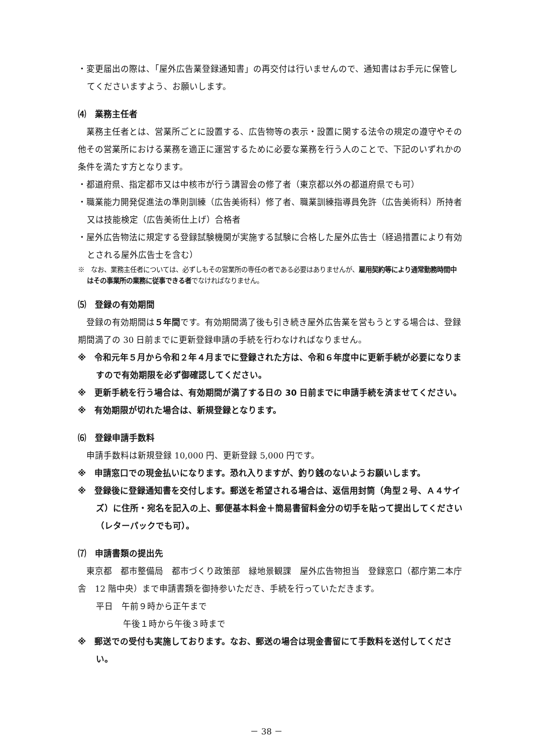・変更届出の際は、「屋外広告業登録通知書」の再交付は行いませんので、通知書はお手元に保管してくださいますよう、お願いします。
⑷　業務主任者
　業務主任者とは、営業所ごとに設置する、広告物等の表示・設置に関する法令の規定の遵守やその他その営業所における業務を適正に運営するために必要な業務を行う人のことで、下記のいずれかの条件を満たす方となります。
・都道府県、指定都市又は中核市が行う講習会の修了者（東京都以外の都道府県でも可）
・職業能力開発促進法の準則訓練（広告美術科）修了者、職業訓練指導員免許（広告美術科）所持者又は技能検定（広告美術仕上げ）合格者
・屋外広告物法に規定する登録試験機関が実施する試験に合格した屋外広告士（経過措置により有効とされる屋外広告士を含む）
※　なお、業務主任者については、必ずしもその営業所の専任の者である必要はありませんが、雇用契約等により通常勤務時間中はその事業所の業務に従事できる者でなければなりません。
⑸　登録の有効期間
　登録の有効期間は５年間です。有効期間満了後も引き続き屋外広告業を営もうとする場合は、登録期間満了の 30 日前までに更新登録申請の手続を行わなければなりません。
※　令和元年５月から令和２年４月までに登録された方は、令和６年度中に更新手続が必要になりますので有効期限を必ず御確認してください。
※　更新手続を行う場合は、有効期間が満了する日の 30 日前までに申請手続を済ませてください。
※　有効期限が切れた場合は、新規登録となります。
⑹　登録申請手数料
　申請手数料は新規登録 10,000 円、更新登録 5,000 円です。
※　申請窓口での現金払いになります。恐れ入りますが、釣り銭のないようお願いします。
※　登録後に登録通知書を交付します。郵送を希望される場合は、返信用封筒（角型２号、Ａ４サイズ）に住所・宛名を記入の上、郵便基本料金＋簡易書留料金分の切手を貼って提出してください（レターパックでも可）。
⑺　申請書類の提出先
　東京都　都市整備局　都市づくり政策部　緑地景観課　屋外広告物担当　登録窓口（都庁第二本庁舎　12 階中央）まで申請書類を御持参いただき、手続を行っていただきます。
平日　午前９時から正午まで
午後１時から午後３時まで
※　郵送での受付も実施しております。なお、郵送の場合は現金書留にて手数料を送付してください。
－ 38 －